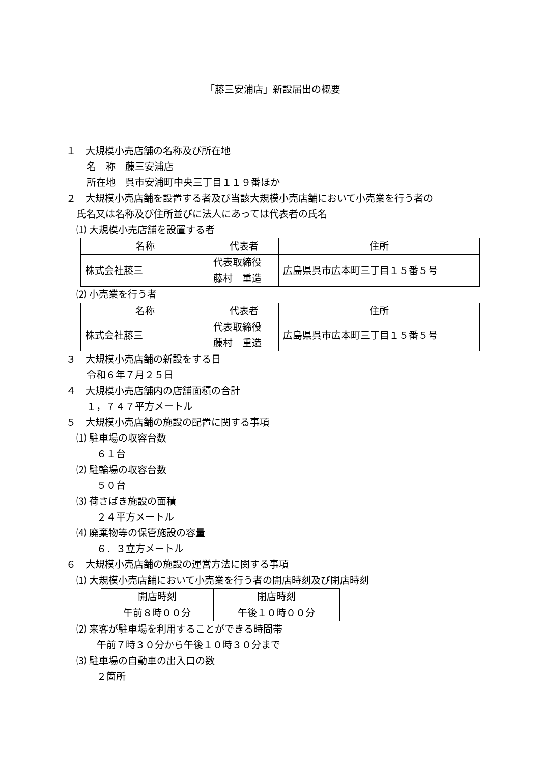「藤三安浦店」新設届出の概要
１　大規模小売店舗の名称及び所在地
名　称　藤三安浦店
所在地　呉市安浦町中央三丁目１１９番ほか
２　大規模小売店舗を設置する者及び当該大規模小売店舗において小売業を行う者の
氏名又は名称及び住所並びに法人にあっては代表者の氏名
⑴ 大規模小売店舗を設置する者
| 名称 | 代表者 | 住所 |
| --- | --- | --- |
| 株式会社藤三 | 代表取締役 藤村 重造 | 広島県呉市広本町三丁目１５番５号 |
⑵ 小売業を行う者
| 名称 | 代表者 | 住所 |
| --- | --- | --- |
| 株式会社藤三 | 代表取締役 藤村 重造 | 広島県呉市広本町三丁目１５番５号 |
３　大規模小売店舗の新設をする日
令和６年７月２５日
４　大規模小売店舗内の店舗面積の合計
１，７４７平方メートル
５　大規模小売店舗の施設の配置に関する事項
⑴ 駐車場の収容台数
６１台
⑵ 駐輪場の収容台数
５０台
⑶ 荷さばき施設の面積
２４平方メートル
⑷ 廃棄物等の保管施設の容量
６．３立方メートル
６　大規模小売店舗の施設の運営方法に関する事項
⑴ 大規模小売店舗において小売業を行う者の開店時刻及び閉店時刻
| 開店時刻 | 閉店時刻 |
| --- | --- |
| 午前８時００分 | 午後１０時００分 |
⑵ 来客が駐車場を利用することができる時間帯
午前７時３０分から午後１０時３０分まで
⑶ 駐車場の自動車の出入口の数
２箇所